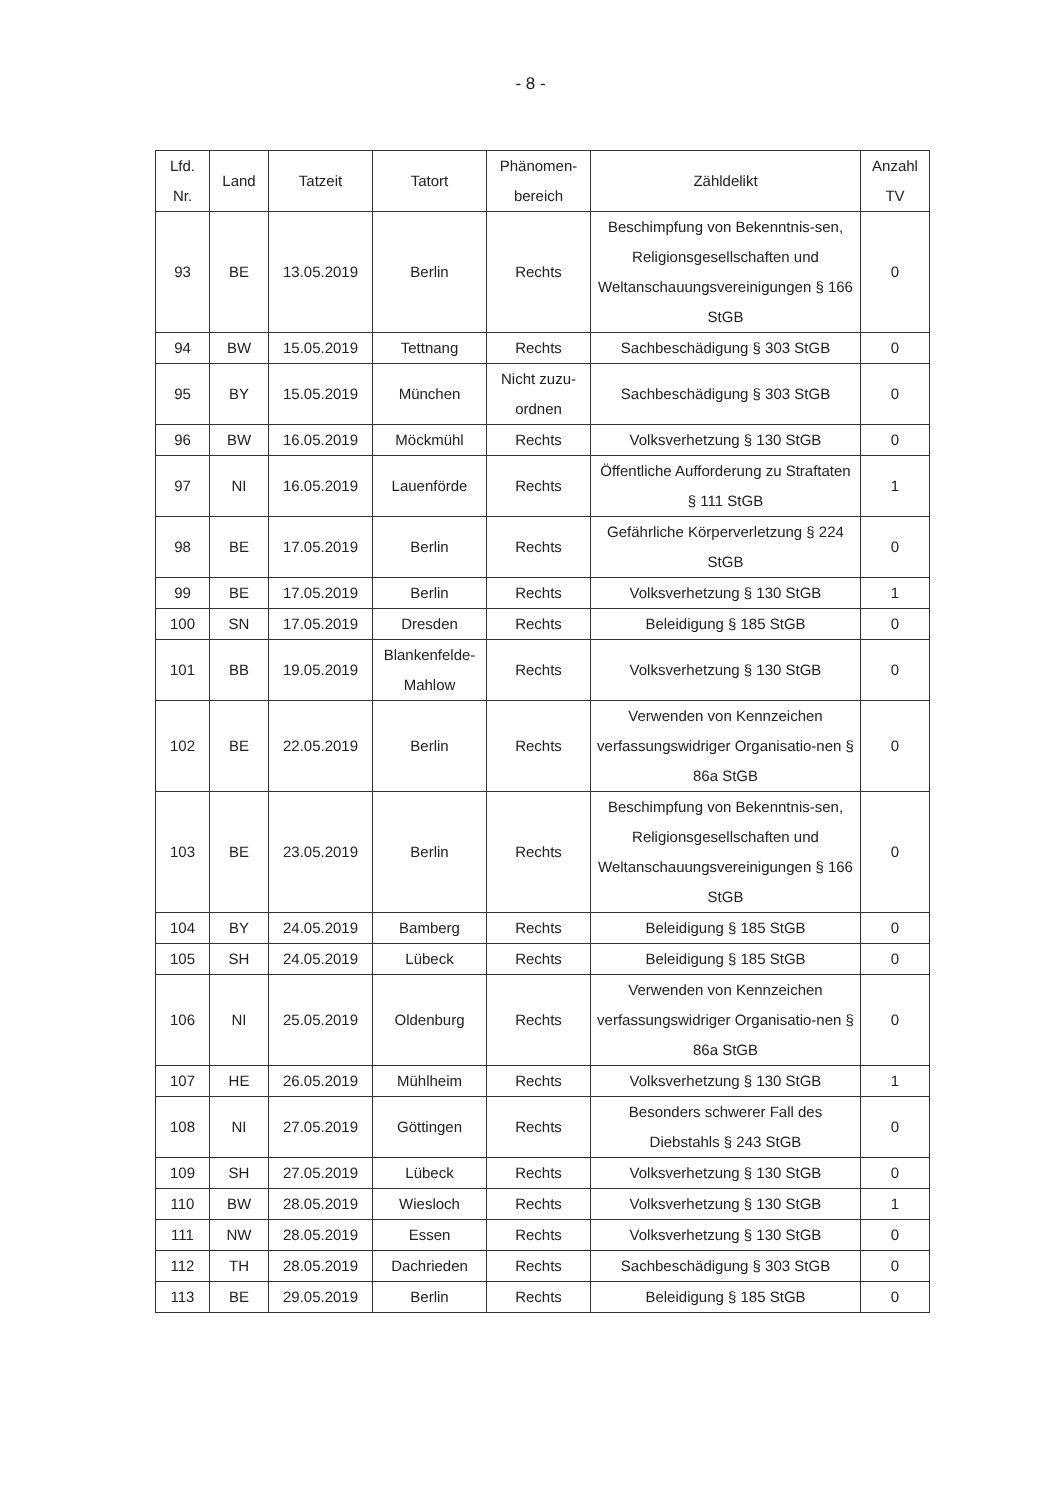- 8 -
| Lfd. Nr. | Land | Tatzeit | Tatort | Phänomen- bereich | Zähldelikt | Anzahl TV |
| --- | --- | --- | --- | --- | --- | --- |
| 93 | BE | 13.05.2019 | Berlin | Rechts | Beschimpfung von Bekenntnis-sen, Religionsgesellschaften und Weltanschauungsvereinigungen § 166 StGB | 0 |
| 94 | BW | 15.05.2019 | Tettnang | Rechts | Sachbeschädigung § 303 StGB | 0 |
| 95 | BY | 15.05.2019 | München | Nicht zuzu- ordnen | Sachbeschädigung § 303 StGB | 0 |
| 96 | BW | 16.05.2019 | Möckmühl | Rechts | Volksverhetzung § 130 StGB | 0 |
| 97 | NI | 16.05.2019 | Lauenförde | Rechts | Öffentliche Aufforderung zu Straftaten § 111 StGB | 1 |
| 98 | BE | 17.05.2019 | Berlin | Rechts | Gefährliche Körperverletzung § 224 StGB | 0 |
| 99 | BE | 17.05.2019 | Berlin | Rechts | Volksverhetzung § 130 StGB | 1 |
| 100 | SN | 17.05.2019 | Dresden | Rechts | Beleidigung § 185 StGB | 0 |
| 101 | BB | 19.05.2019 | Blankenfelde- Mahlow | Rechts | Volksverhetzung § 130 StGB | 0 |
| 102 | BE | 22.05.2019 | Berlin | Rechts | Verwenden von Kennzeichen verfassungswidriger Organisatio-nen § 86a StGB | 0 |
| 103 | BE | 23.05.2019 | Berlin | Rechts | Beschimpfung von Bekenntnis-sen, Religionsgesellschaften und Weltanschauungsvereinigungen § 166 StGB | 0 |
| 104 | BY | 24.05.2019 | Bamberg | Rechts | Beleidigung § 185 StGB | 0 |
| 105 | SH | 24.05.2019 | Lübeck | Rechts | Beleidigung § 185 StGB | 0 |
| 106 | NI | 25.05.2019 | Oldenburg | Rechts | Verwenden von Kennzeichen verfassungswidriger Organisatio-nen § 86a StGB | 0 |
| 107 | HE | 26.05.2019 | Mühlheim | Rechts | Volksverhetzung § 130 StGB | 1 |
| 108 | NI | 27.05.2019 | Göttingen | Rechts | Besonders schwerer Fall des Diebstahls § 243 StGB | 0 |
| 109 | SH | 27.05.2019 | Lübeck | Rechts | Volksverhetzung § 130 StGB | 0 |
| 110 | BW | 28.05.2019 | Wiesloch | Rechts | Volksverhetzung § 130 StGB | 1 |
| 111 | NW | 28.05.2019 | Essen | Rechts | Volksverhetzung § 130 StGB | 0 |
| 112 | TH | 28.05.2019 | Dachrieden | Rechts | Sachbeschädigung § 303 StGB | 0 |
| 113 | BE | 29.05.2019 | Berlin | Rechts | Beleidigung § 185 StGB | 0 |